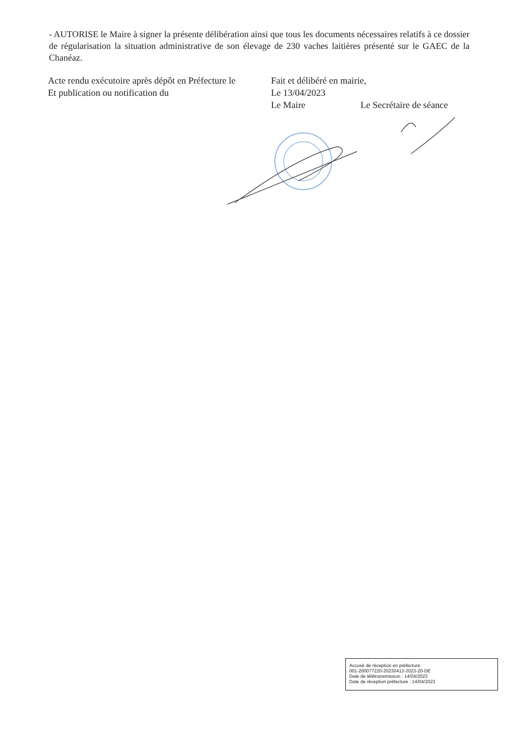- AUTORISE le Maire à signer la présente délibération ainsi que tous les documents nécessaires relatifs à ce dossier de régularisation la situation administrative de son élevage de 230 vaches laitières présenté sur le GAEC de la Chanéaz.
Acte rendu exécutoire après dépôt en Préfecture le
Et publication ou notification du
Fait et délibéré en mairie,
Le 13/04/2023
Le Maire Le Secrétaire de séance
Accusé de réception en préfecture
001-200077220-20230413-2023-20-DE
Date de télétransmission : 14/04/2023
Date de réception préfecture : 14/04/2023